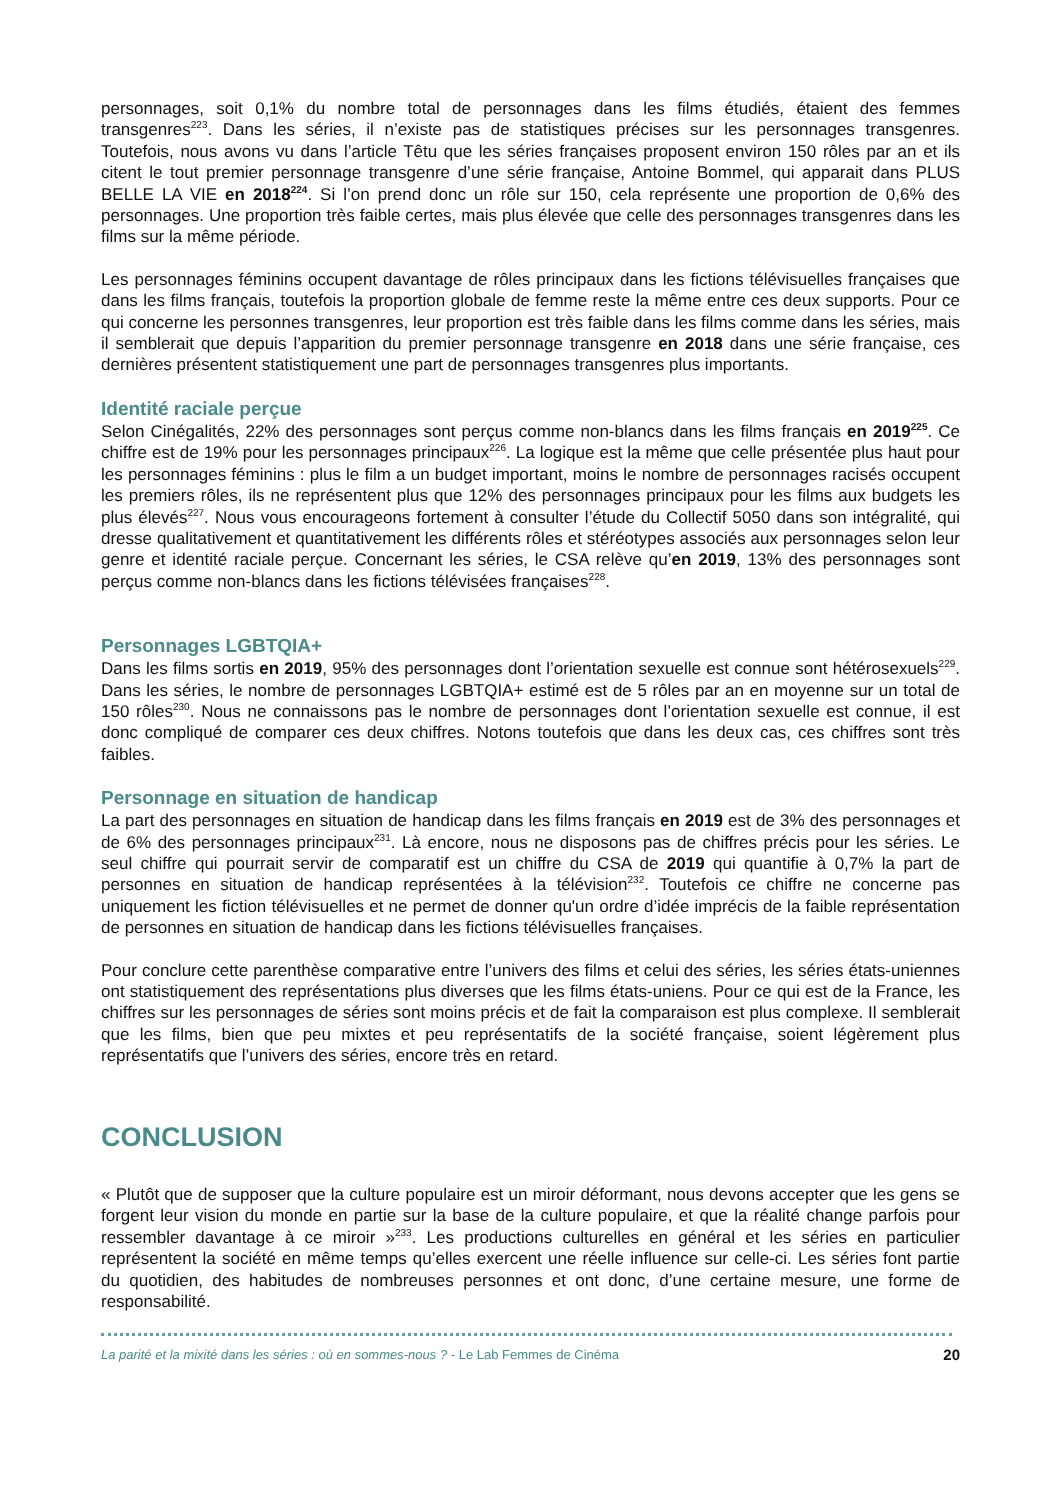personnages, soit 0,1% du nombre total de personnages dans les films étudiés, étaient des femmes transgenres<sup>223</sup>. Dans les séries, il n’existe pas de statistiques précises sur les personnages transgenres. Toutefois, nous avons vu dans l’article Têtu que les séries françaises proposent environ 150 rôles par an et ils citent le tout premier personnage transgenre d’une série française, Antoine Bommel, qui apparait dans PLUS BELLE LA VIE en 2018<sup>224</sup>. Si l’on prend donc un rôle sur 150, cela représente une proportion de 0,6% des personnages. Une proportion très faible certes, mais plus élevée que celle des personnages transgenres dans les films sur la même période.
Les personnages féminins occupent davantage de rôles principaux dans les fictions télévisuelles françaises que dans les films français, toutefois la proportion globale de femme reste la même entre ces deux supports. Pour ce qui concerne les personnes transgenres, leur proportion est très faible dans les films comme dans les séries, mais il semblerait que depuis l’apparition du premier personnage transgenre en 2018 dans une série française, ces dernières présentent statistiquement une part de personnages transgenres plus importants.
Identité raciale perçue
Selon Cinégalités, 22% des personnages sont perçus comme non-blancs dans les films français en 2019<sup>225</sup>. Ce chiffre est de 19% pour les personnages principaux<sup>226</sup>. La logique est la même que celle présentée plus haut pour les personnages féminins : plus le film a un budget important, moins le nombre de personnages racisés occupent les premiers rôles, ils ne représentent plus que 12% des personnages principaux pour les films aux budgets les plus élevés<sup>227</sup>. Nous vous encourageons fortement à consulter l’étude du Collectif 5050 dans son intégralité, qui dresse qualitativement et quantitativement les différents rôles et stéréotypes associés aux personnages selon leur genre et identité raciale perçue. Concernant les séries, le CSA relève qu’en 2019, 13% des personnages sont perçus comme non-blancs dans les fictions télévisées françaises<sup>228</sup>.
Personnages LGBTQIA+
Dans les films sortis en 2019, 95% des personnages dont l’orientation sexuelle est connue sont hétérosexuels<sup>229</sup>. Dans les séries, le nombre de personnages LGBTQIA+ estimé est de 5 rôles par an en moyenne sur un total de 150 rôles<sup>230</sup>. Nous ne connaissons pas le nombre de personnages dont l’orientation sexuelle est connue, il est donc compliqué de comparer ces deux chiffres. Notons toutefois que dans les deux cas, ces chiffres sont très faibles.
Personnage en situation de handicap
La part des personnages en situation de handicap dans les films français en 2019 est de 3% des personnages et de 6% des personnages principaux<sup>231</sup>. Là encore, nous ne disposons pas de chiffres précis pour les séries. Le seul chiffre qui pourrait servir de comparatif est un chiffre du CSA de 2019 qui quantifie à 0,7% la part de personnes en situation de handicap représentées à la télévision<sup>232</sup>. Toutefois ce chiffre ne concerne pas uniquement les fiction télévisuelles et ne permet de donner qu'un ordre d’idée imprécis de la faible représentation de personnes en situation de handicap dans les fictions télévisuelles françaises.
Pour conclure cette parenthèse comparative entre l’univers des films et celui des séries, les séries états-uniennes ont statistiquement des représentations plus diverses que les films états-uniens. Pour ce qui est de la France, les chiffres sur les personnages de séries sont moins précis et de fait la comparaison est plus complexe. Il semblerait que les films, bien que peu mixtes et peu représentatifs de la société française, soient légèrement plus représentatifs que l’univers des séries, encore très en retard.
CONCLUSION
« Plutôt que de supposer que la culture populaire est un miroir déformant, nous devons accepter que les gens se forgent leur vision du monde en partie sur la base de la culture populaire, et que la réalité change parfois pour ressembler davantage à ce miroir »<sup>233</sup>. Les productions culturelles en général et les séries en particulier représentent la société en même temps qu’elles exercent une réelle influence sur celle-ci. Les séries font partie du quotidien, des habitudes de nombreuses personnes et ont donc, d’une certaine mesure, une forme de responsabilité.
La parité et la mixité dans les séries : où en sommes-nous ? - Le Lab Femmes de Cinéma 20